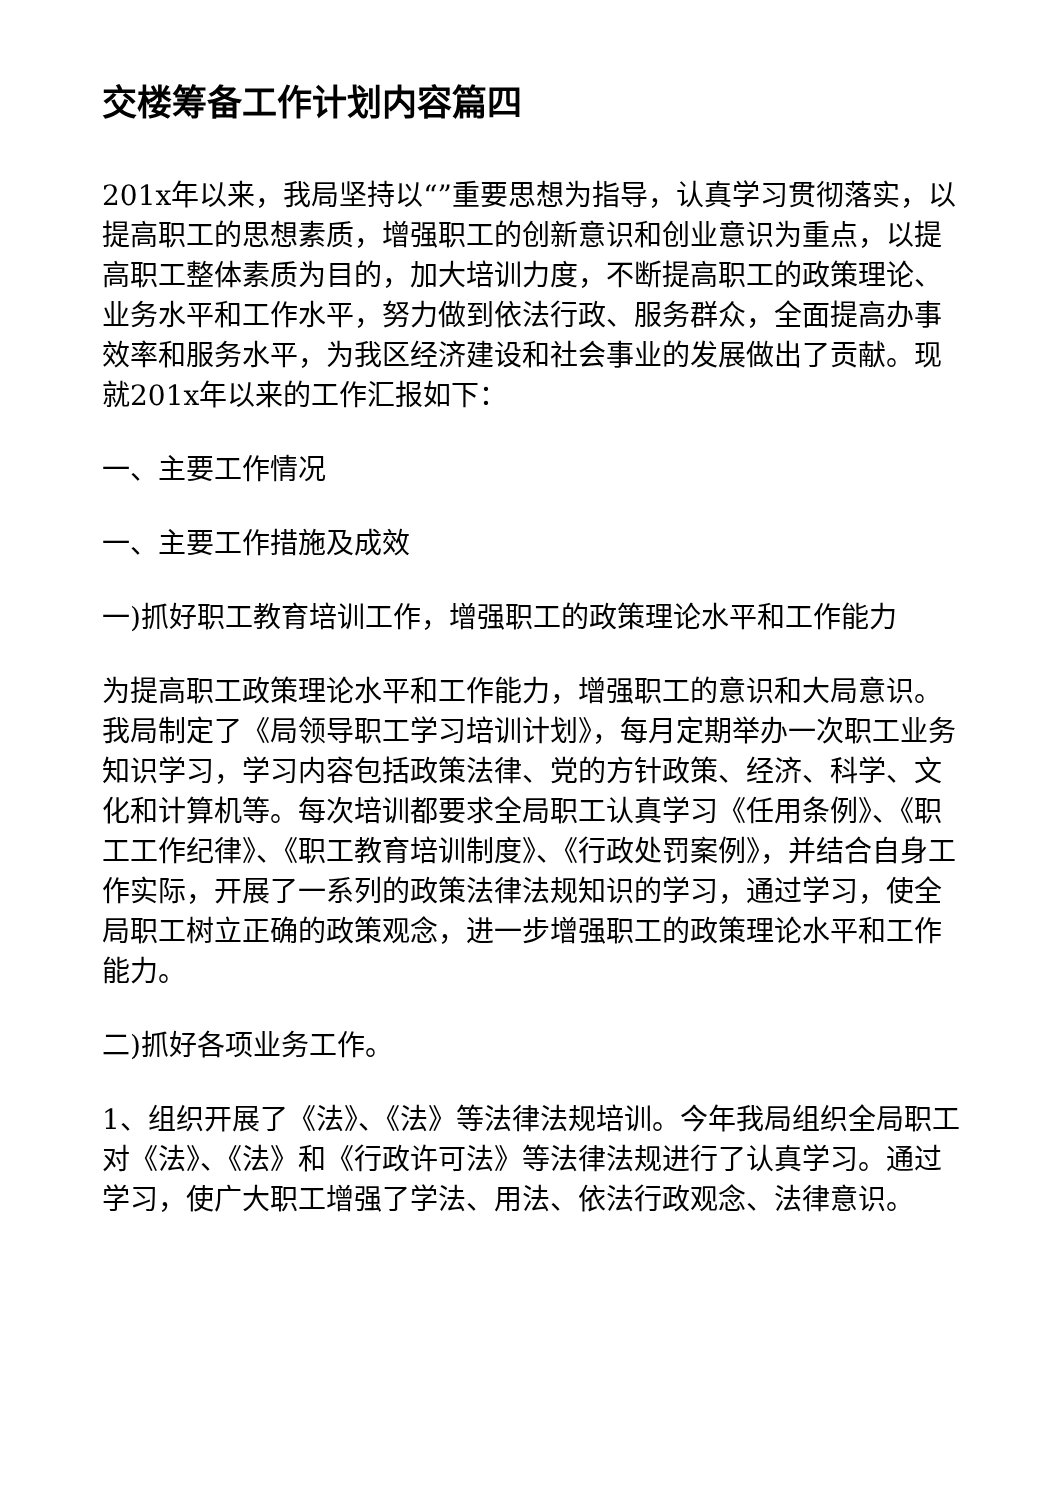交楼筹备工作计划内容篇四
201x年以来，我局坚持以“”重要思想为指导，认真学习贯彻落实，以提高职工的思想素质，增强职工的创新意识和创业意识为重点，以提高职工整体素质为目的，加大培训力度，不断提高职工的政策理论、业务水平和工作水平，努力做到依法行政、服务群众，全面提高办事效率和服务水平，为我区经济建设和社会事业的发展做出了贡献。现就201x年以来的工作汇报如下：
一、主要工作情况
一、主要工作措施及成效
一)抓好职工教育培训工作，增强职工的政策理论水平和工作能力
为提高职工政策理论水平和工作能力，增强职工的意识和大局意识。我局制定了《局领导职工学习培训计划》，每月定期举办一次职工业务知识学习，学习内容包括政策法律、党的方针政策、经济、科学、文化和计算机等。每次培训都要求全局职工认真学习《任用条例》、《职工工作纪律》、《职工教育培训制度》、《行政处罚案例》，并结合自身工作实际，开展了一系列的政策法律法规知识的学习，通过学习，使全局职工树立正确的政策观念，进一步增强职工的政策理论水平和工作能力。
二)抓好各项业务工作。
1、组织开展了《法》、《法》等法律法规培训。今年我局组织全局职工对《法》、《法》和《行政许可法》等法律法规进行了认真学习。通过学习，使广大职工增强了学法、用法、依法行政观念、法律意识。